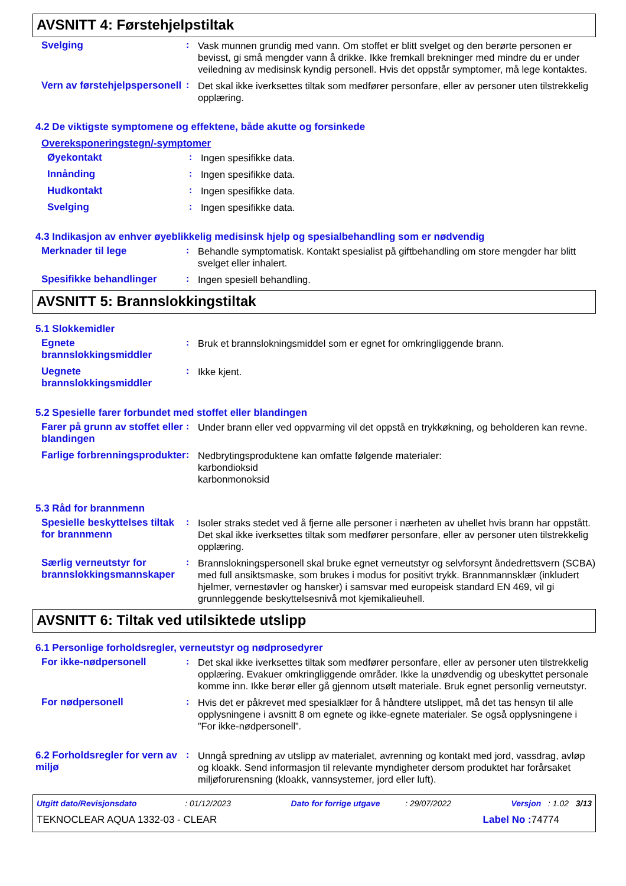AVSNITT 4: Førstehjelpstiltak
Svelging :
Vask munnen grundig med vann. Om stoffet er blitt svelget og den berørte personen er bevisst, gi små mengder vann å drikke. Ikke fremkall brekninger med mindre du er under veiledning av medisinsk kyndig personell. Hvis det oppstår symptomer, må lege kontaktes.
Vern av førstehjelpspersonell
:
Det skal ikke iverksettes tiltak som medfører personfare, eller av personer uten tilstrekkelig opplæring.
4.2 De viktigste symptomene og effektene, både akutte og forsinkede
Overeksponeringstegn/-symptomer
Øyekontakt :
Ingen spesifikke data.
Innånding :
Ingen spesifikke data.
Hudkontakt :
Ingen spesifikke data.
Svelging :
Ingen spesifikke data.
4.3 Indikasjon av enhver øyeblikkelig medisinsk hjelp og spesialbehandling som er nødvendig
Merknader til lege :
Behandle symptomatisk. Kontakt spesialist på giftbehandling om store mengder har blitt svelget eller inhalert.
Spesifikke behandlinger :
Ingen spesiell behandling.
AVSNITT 5: Brannslokkingstiltak
5.1 Slokkemidler
Egnete brannslokkingsmiddler
:
Bruk et brannslokningsmiddel som er egnet for omkringliggende brann.
Uegnete brannslokkingsmiddler
:
Ikke kjent.
5.2 Spesielle farer forbundet med stoffet eller blandingen
Farer på grunn av stoffet eller blandingen
:
Under brann eller ved oppvarming vil det oppstå en trykkøkning, og beholderen kan revne.
Farlige forbrenningsprodukter
:
Nedbrytingsproduktene kan omfatte følgende materialer:
karbondioksid
karbonmonoksid
5.3 Råd for brannmenn
Spesielle beskyttelses tiltak for brannmenn
:
Isoler straks stedet ved å fjerne alle personer i nærheten av uhellet hvis brann har oppstått. Det skal ikke iverksettes tiltak som medfører personfare, eller av personer uten tilstrekkelig opplæring.
Særlig verneutstyr for brannslokkingsmannskaper
:
Brannslokningspersonell skal bruke egnet verneutstyr og selvforsynt åndedrettsvern (SCBA) med full ansiktsmaske, som brukes i modus for positivt trykk. Brannmannsklær (inkludert hjelmer, vernestøvler og hansker) i samsvar med europeisk standard EN 469, vil gi grunnleggende beskyttelsesnivå mot kjemikalieuhell.
AVSNITT 6: Tiltak ved utilsiktede utslipp
6.1 Personlige forholdsregler, verneutstyr og nødprosedyrer
For ikke-nødpersonell :
Det skal ikke iverksettes tiltak som medfører personfare, eller av personer uten tilstrekkelig opplæring. Evakuer omkringliggende områder. Ikke la unødvendig og ubeskyttet personale komme inn. Ikke berør eller gå gjennom utsølt materiale. Bruk egnet personlig verneutstyr.
For nødpersonell :
Hvis det er påkrevet med spesialklær for å håndtere utslippet, må det tas hensyn til alle opplysningene i avsnitt 8 om egnete og ikke-egnete materialer. Se også opplysningene i ”For ikke-nødpersonell”.
6.2 Forholdsregler for vern av miljø
:
Unngå spredning av utslipp av materialet, avrenning og kontakt med jord, vassdrag, avløp og kloakk. Send informasjon til relevante myndigheter dersom produktet har forårsaket miljøforurensning (kloakk, vannsystemer, jord eller luft).
Utgitt dato/Revisjonsdato : 01/12/2023 Dato for forrige utgave : 29/07/2022 Versjon : 1.02 3/13
TEKNOCLEAR AQUA 1332-03 - CLEAR Label No : 74774